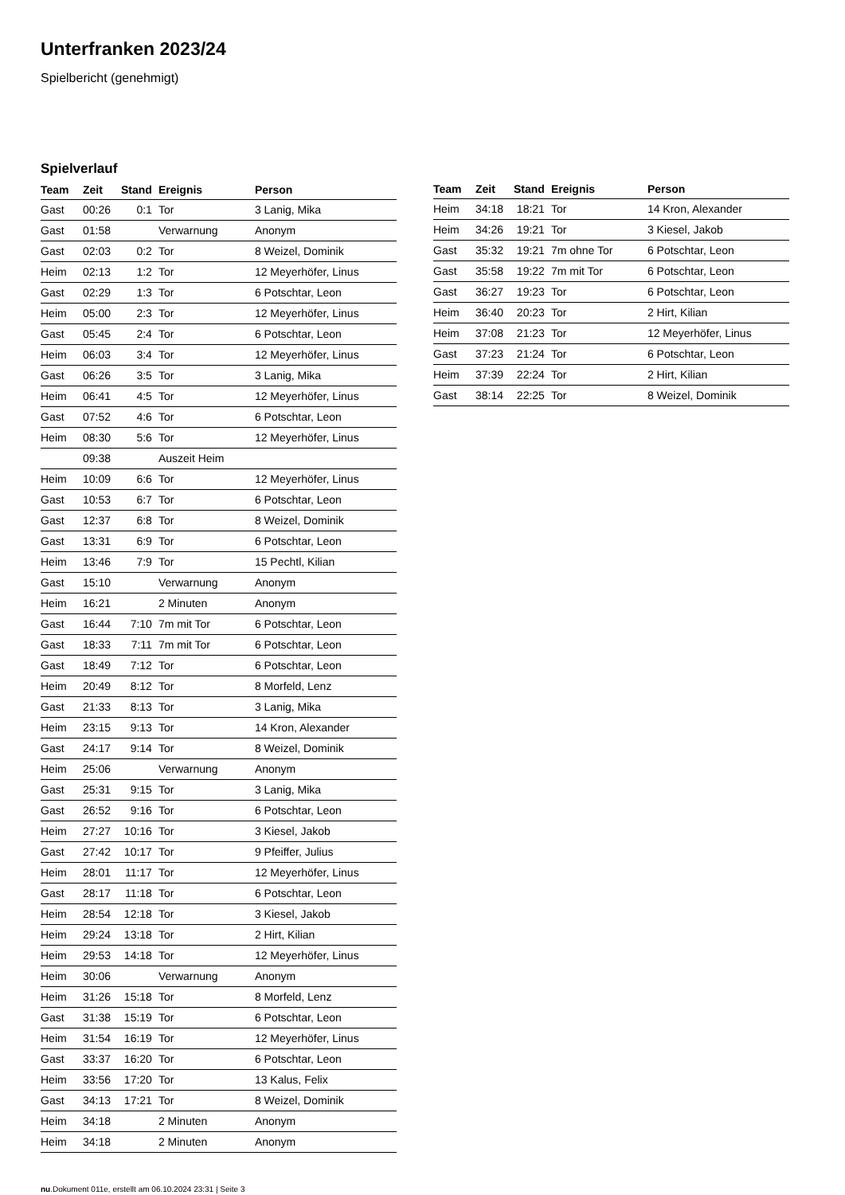Unterfranken 2023/24
Spielbericht (genehmigt)
Spielverlauf
| Team | Zeit | Stand | Ereignis | Person |
| --- | --- | --- | --- | --- |
| Gast | 00:26 | 0:1 | Tor | 3 Lanig, Mika |
| Gast | 01:58 | | Verwarnung | Anonym |
| Gast | 02:03 | 0:2 | Tor | 8 Weizel, Dominik |
| Heim | 02:13 | 1:2 | Tor | 12 Meyerhöfer, Linus |
| Gast | 02:29 | 1:3 | Tor | 6 Potschtar, Leon |
| Heim | 05:00 | 2:3 | Tor | 12 Meyerhöfer, Linus |
| Gast | 05:45 | 2:4 | Tor | 6 Potschtar, Leon |
| Heim | 06:03 | 3:4 | Tor | 12 Meyerhöfer, Linus |
| Gast | 06:26 | 3:5 | Tor | 3 Lanig, Mika |
| Heim | 06:41 | 4:5 | Tor | 12 Meyerhöfer, Linus |
| Gast | 07:52 | 4:6 | Tor | 6 Potschtar, Leon |
| Heim | 08:30 | 5:6 | Tor | 12 Meyerhöfer, Linus |
| | 09:38 | | Auszeit Heim | |
| Heim | 10:09 | 6:6 | Tor | 12 Meyerhöfer, Linus |
| Gast | 10:53 | 6:7 | Tor | 6 Potschtar, Leon |
| Gast | 12:37 | 6:8 | Tor | 8 Weizel, Dominik |
| Gast | 13:31 | 6:9 | Tor | 6 Potschtar, Leon |
| Heim | 13:46 | 7:9 | Tor | 15 Pechtl, Kilian |
| Gast | 15:10 | | Verwarnung | Anonym |
| Heim | 16:21 | | 2 Minuten | Anonym |
| Gast | 16:44 | 7:10 | 7m mit Tor | 6 Potschtar, Leon |
| Gast | 18:33 | 7:11 | 7m mit Tor | 6 Potschtar, Leon |
| Gast | 18:49 | 7:12 | Tor | 6 Potschtar, Leon |
| Heim | 20:49 | 8:12 | Tor | 8 Morfeld, Lenz |
| Gast | 21:33 | 8:13 | Tor | 3 Lanig, Mika |
| Heim | 23:15 | 9:13 | Tor | 14 Kron, Alexander |
| Gast | 24:17 | 9:14 | Tor | 8 Weizel, Dominik |
| Heim | 25:06 | | Verwarnung | Anonym |
| Gast | 25:31 | 9:15 | Tor | 3 Lanig, Mika |
| Gast | 26:52 | 9:16 | Tor | 6 Potschtar, Leon |
| Heim | 27:27 | 10:16 | Tor | 3 Kiesel, Jakob |
| Gast | 27:42 | 10:17 | Tor | 9 Pfeiffer, Julius |
| Heim | 28:01 | 11:17 | Tor | 12 Meyerhöfer, Linus |
| Gast | 28:17 | 11:18 | Tor | 6 Potschtar, Leon |
| Heim | 28:54 | 12:18 | Tor | 3 Kiesel, Jakob |
| Heim | 29:24 | 13:18 | Tor | 2 Hirt, Kilian |
| Heim | 29:53 | 14:18 | Tor | 12 Meyerhöfer, Linus |
| Heim | 30:06 | | Verwarnung | Anonym |
| Heim | 31:26 | 15:18 | Tor | 8 Morfeld, Lenz |
| Gast | 31:38 | 15:19 | Tor | 6 Potschtar, Leon |
| Heim | 31:54 | 16:19 | Tor | 12 Meyerhöfer, Linus |
| Gast | 33:37 | 16:20 | Tor | 6 Potschtar, Leon |
| Heim | 33:56 | 17:20 | Tor | 13 Kalus, Felix |
| Gast | 34:13 | 17:21 | Tor | 8 Weizel, Dominik |
| Heim | 34:18 | | 2 Minuten | Anonym |
| Heim | 34:18 | | 2 Minuten | Anonym |
| Team | Zeit | Stand | Ereignis | Person |
| --- | --- | --- | --- | --- |
| Heim | 34:18 | 18:21 | Tor | 14 Kron, Alexander |
| Heim | 34:26 | 19:21 | Tor | 3 Kiesel, Jakob |
| Gast | 35:32 | 19:21 | 7m ohne Tor | 6 Potschtar, Leon |
| Gast | 35:58 | 19:22 | 7m mit Tor | 6 Potschtar, Leon |
| Gast | 36:27 | 19:23 | Tor | 6 Potschtar, Leon |
| Heim | 36:40 | 20:23 | Tor | 2 Hirt, Kilian |
| Heim | 37:08 | 21:23 | Tor | 12 Meyerhöfer, Linus |
| Gast | 37:23 | 21:24 | Tor | 6 Potschtar, Leon |
| Heim | 37:39 | 22:24 | Tor | 2 Hirt, Kilian |
| Gast | 38:14 | 22:25 | Tor | 8 Weizel, Dominik |
nu.Dokument 011e, erstellt am 06.10.2024 23:31 | Seite 3